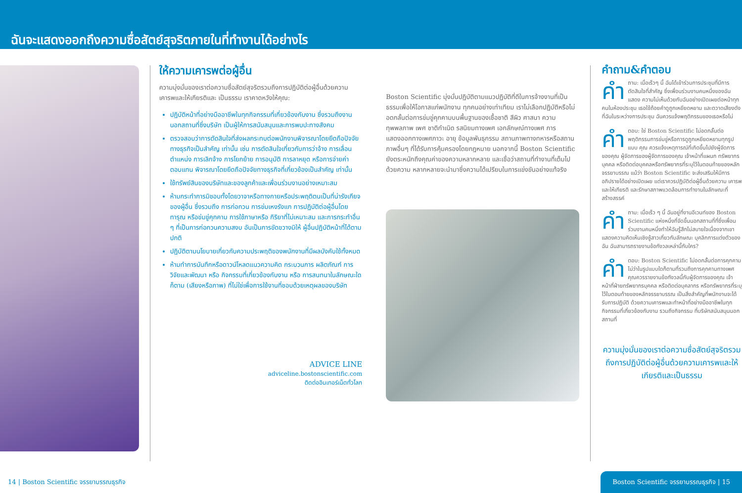ฉันจะแสดงออกถึงความซื่อสัตย์สุจริตภายในที่ทำงานได้อย่างไร
ให้ความเคารพต่อผู้อื่น
ความมุ่งมั่นของเราต่อความซื่อสัตย์สุจริตรวมถึงการปฏิบัติต่อผู้อื่นด้วยความเคารพและให้เกียรติและ เป็นธรรม เราคาดหวังให้คุณ:
ปฏิบัติหน้าที่อย่างมืออาชีพในทุกกิจกรรมที่เกี่ยวข้องกับงาน ซึ่งรวมถึงงานนอกสถานที่ซึ่งบริษัท เป็นผู้ให้การสนับสนุนและการพบปะทางสังคม
ตรวจสอบว่าการตัดสินใจที่ส่งผลกระทบต่อพนักงานพิจารณาโดยยึดถือปัจจัยทางธุรกิจเป็นสำคัญ เท่านั้น เช่น การตัดสินใจเกี่ยวกับการว่าจ้าง การเลื่อนตำแหน่ง การเลิกจ้าง การโยกย้าย การอนุมัติ การลาหยุด หรือการจ่ายค่าตอบแทน พิจารณาโดยยึดถือปัจจัยทางธุรกิจที่เกี่ยวข้องเป็นสำคัญ เท่านั้น
ใช้ทรัพย์สินของบริษัทและของลูกค้าและเพื่อนร่วมงานอย่างเหมาะสม
ห้ามกระทำการมิชอบทั้งโดยวาจาหรือทางกายหรือประพฤติตนเป็นที่น่ารังเกียจของผู้อื่น ซึ่งรวมถึง การก่อกวน การข่มเหงรังแก การปฏิบัติต่อผู้อื่นโดยทารุณ หรือข่มขู่คุกคาม การใช้ภาษาหรือ กิริยาที่ไม่เหมาะสม และการกระทำอื่น ๆ ที่เป็นการก่อกวนความสงบ อันเป็นการขัดขวางมิให้ ผู้อื่นปฏิบัติหน้าที่ได้ตามปกติ
ปฏิบัติตามนโยบายเกี่ยวกับความประพฤติของพนักงานที่มีผลบังคับใช้ทั้งหมด
ห้ามทำการบันทึกหรือดาวน์โหลดแนวความคิด กระบวนการ ผลิตภัณฑ์ การวิจัยและพัฒนา หรือ กิจกรรมที่เกี่ยวข้องกับงาน หรือ การสนทนาในลักษณะใดก็ตาม (เสียงหรือภาพ) ที่ไม่ใช่เพื่อการใช้งานที่ชอบด้วยเหตุผลของบริษัท
ADVICE LINE
adviceline.bostonscientific.com
ติดต่ออินเทอร์เน็ตทั่วโลก
Boston Scientific มุ่งมั่นปฏิบัติตามแนวปฏิบัติที่ดีในการจ้างงานที่เป็นธรรมเพื่อให้โอกาสแก่พนักงาน ทุกคนอย่างเท่าเทียม เราไม่เลือกปฏิบัติหรือไม่อดกลั้นต่อการข่มขู่คุกคามบนพื้นฐานของเชื้อชาติ สีผิว ศาสนา ความทุพพลภาพ เพศ ชาติกำเนิด รสนิยมทางเพศ เอกลักษณ์ทางเพศ การแสดงออกทางเพศภาวะ อายุ ข้อมูลพันธุกรรม สถานภาพทางทหารหรือสถานภาพอื่นๆ ที่ได้รับการคุ้มครองโดยกฎหมาย นอกจากนี้ Boston Scientific ยังตระหนักถึงคุณค่าของความหลากหลาย และเชื่อว่าสถานที่ทำงานที่เต็มไปด้วยความ หลากหลายจะนำมาซึ่งความได้เปรียบในการแข่งขันอย่างแท้จริง
คำถาม&คำตอบ
คำ ถาม: เมื่อเร็วๆ นี้ ฉันได้เข้าร่วมการประชุมที่มีการตัดสินใจที่สำคัญ ซึ่งเพื่อนร่วมงานคนหนึ่งของฉันแสดง ความไม่เห็นด้วยกับฉันอย่างเปิดเผยต่อหน้าทุกคนในห้องประชุม เธอใช้ถ้อยคำดูถูกเหยียดหยาม และตวาดเสียงดังที่ฉันในระหว่างการประชุม ฉันควรแจ้งพฤติกรรมของเธอหรือไม่
คำ ตอบ: ใช่ Boston Scientific ไม่อดกลั้นต่อพฤติกรรมการข่มขู่หรือการดูถูกเหยียดหยามทุกรูปแบบ คุณ ควรแจ้งเหตุการณ์ที่เกิดขึ้นไปยังผู้จัดการของคุณ ผู้จัดการของผู้จัดการของคุณ เจ้าหน้าที่แผนก ทรัพยากรบุคคล หรือติดต่อบุคคลหรือทรัพยากรที่ระบุไว้ในตอนท้ายของหลักจรรยาบรรณ แม้ว่า Boston Scientific จะส่งเสริมให้มีการอภิปรายได้อย่างเปิดเผย แต่เราควรปฏิบัติต่อผู้อื่นด้วยความ เคารพและให้เกียรติ และรักษาสภาพแวดล้อมการทำงานในลักษณะที่สร้างสรรค์
คำ ถาม: เมื่อเร็ว ๆ นี้ ฉันอยู่ที่งานอีเวนท์ของ Boston Scientific แห่งหนึ่งที่จัดขึ้นนอกสถานที่ที่ซึ่งเพื่อน ร่วมงานคนหนึ่งทำให้ฉันรู้สึกไม่สบายใจเนื่องจากเขาแสดงความคิดเห็นเชิงชู้สาวเกี่ยวกับลักษณะ บุคลิกการแต่งตัวของฉัน ฉันสามารถรายงานข้อกังวลเหล่านี้กับใคร?
คำ ตอบ: Boston Scientific ไม่อดกลั้นต่อการคุกคามไม่ว่าในรูปแบบใดก็ตามที่รวมถึงการคุกคามทางเพศ คุณควรรายงานข้อกังวลนี้กับผู้จัดการของคุณ เจ้าหน้าที่ฝ่ายทรัพยากรบุคคล หรือติดต่อบุคลากร หรือทรัพยากรที่ระบุไว้ในตอนท้ายของหลักจรรยาบรรณ เป็นสิ่งสำคัญที่พนักงานจะได้รับการปฏิบัติ ด้วยความเคารพและทำหน้าที่อย่างมืออาชีพในทุกกิจกรรมที่เกี่ยวข้องกับงาน รวมถึงกิจกรรม ที่บริษัทสนับสนุนนอกสถานที่
ความมุ่งมั่นของเราต่อความซื่อสัตย์สุจริตรวมถึงการปฏิบัติต่อผู้อื่นด้วยความเคารพและให้เกียรติและเป็นธรรม
14 | Boston Scientific จรรยาบรรณธุรกิจ
Boston Scientific จรรยาบรรณธุรกิจ | 15